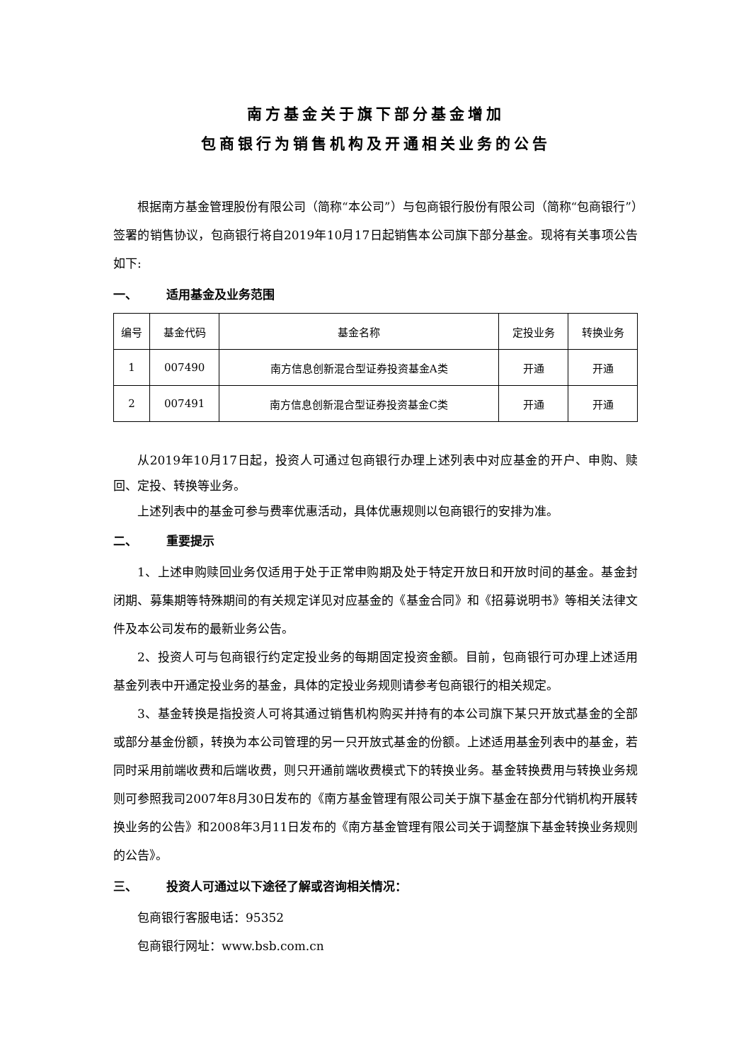南方基金关于旗下部分基金增加
包商银行为销售机构及开通相关业务的公告
根据南方基金管理股份有限公司（简称“本公司”）与包商银行股份有限公司（简称“包商银行”）签署的销售协议，包商银行将自2019年10月17日起销售本公司旗下部分基金。现将有关事项公告如下:
一、 适用基金及业务范围
| 编号 | 基金代码 | 基金名称 | 定投业务 | 转换业务 |
| --- | --- | --- | --- | --- |
| 1 | 007490 | 南方信息创新混合型证券投资基金A类 | 开通 | 开通 |
| 2 | 007491 | 南方信息创新混合型证券投资基金C类 | 开通 | 开通 |
从2019年10月17日起，投资人可通过包商银行办理上述列表中对应基金的开户、申购、赎回、定投、转换等业务。
上述列表中的基金可参与费率优惠活动，具体优惠规则以包商银行的安排为准。
二、 重要提示
1、上述申购赎回业务仅适用于处于正常申购期及处于特定开放日和开放时间的基金。基金封闭期、募集期等特殊期间的有关规定详见对应基金的《基金合同》和《招募说明书》等相关法律文件及本公司发布的最新业务公告。
2、投资人可与包商银行约定定投业务的每期固定投资金额。目前，包商银行可办理上述适用基金列表中开通定投业务的基金，具体的定投业务规则请参考包商银行的相关规定。
3、基金转换是指投资人可将其通过销售机构购买并持有的本公司旗下某只开放式基金的全部或部分基金份额，转换为本公司管理的另一只开放式基金的份额。上述适用基金列表中的基金，若同时采用前端收费和后端收费，则只开通前端收费模式下的转换业务。基金转换费用与转换业务规则可参照我司2007年8月30日发布的《南方基金管理有限公司关于旗下基金在部分代销机构开展转换业务的公告》和2008年3月11日发布的《南方基金管理有限公司关于调整旗下基金转换业务规则的公告》。
三、 投资人可通过以下途径了解或咨询相关情况：
包商银行客服电话：95352
包商银行网址：www.bsb.com.cn